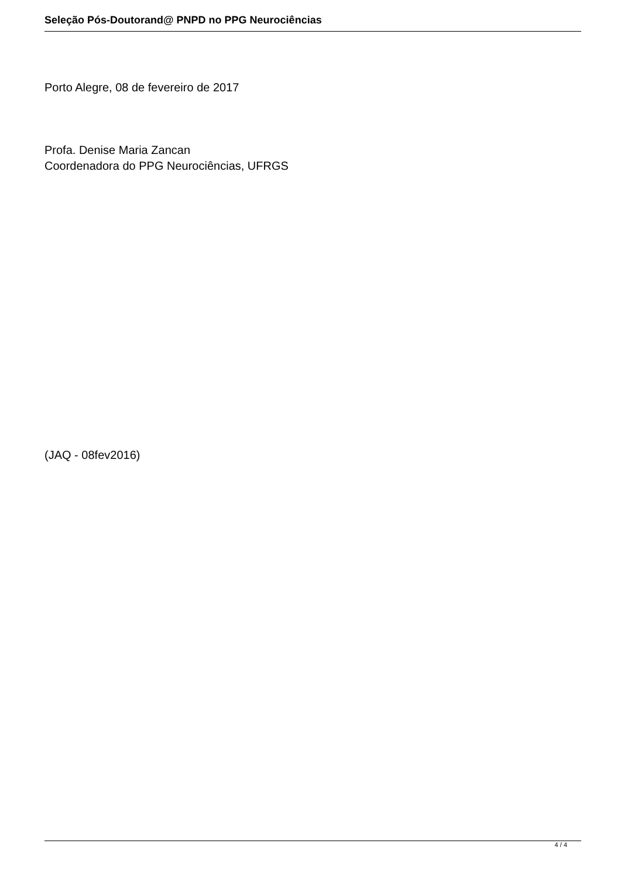Seleção Pós-Doutorand@ PNPD no PPG Neurociências
Porto Alegre, 08 de fevereiro de 2017
Profa. Denise Maria Zancan
Coordenadora do PPG Neurociências, UFRGS
(JAQ - 08fev2016)
4 / 4